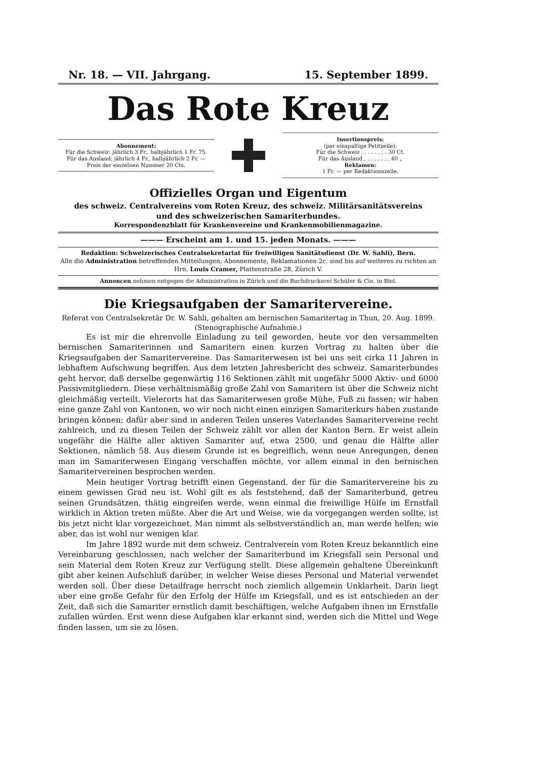Nr. 18. — VII. Jahrgang. 15. September 1899.
Das Rote Kreuz
Abonnement:
Für die Schweiz: jährlich 3 Fr., halbjährlich 1 Fr. 75.
Für das Ausland: jährlich 4 Fr., halbjährlich 2 Fr. —
Preis der einzelnen Nummer 20 Cts.
Insertionspreis:
(per einspaltige Petitzeile):
Für die Schweiz . . . . . . . . 30 Ct.
Für das Ausland . . . . . . . . 40 „
Reklamen:
1 Fr. — per Redaktionszeile.
Offizielles Organ und Eigentum
des schweiz. Centralvereins vom Roten Kreuz, des schweiz. Militärsanitätsvereins
und des schweizerischen Samariterbundes.
Korrespondenzblatt für Krankenvereine und Krankenmobilienmagazine.
——— Erscheint am 1. und 15. jeden Monats. ———
Redaktion: Schweizerisches Centralsekretariat für freiwilligen Sanitätsdienst (Dr. W. Sahli), Bern.
Alle die Administration betreffenden Mitteilungen, Abonnemente, Reklamationen 2c. sind bis auf weiteres zu richten an Hrn. Louis Cramer, Plattenstraße 28, Zürich V.
Annoncen nehmen entgegen die Administration in Zürich und die Buchdruckerei Schüler & Cie. in Biel.
Die Kriegsaufgaben der Samaritervereine.
Referat von Centralsekretär Dr. W. Sahli, gehalten am bernischen Samaritertag in Thun, 20. Aug. 1899.
(Stenographische Aufnahme.)
Es ist mir die ehrenvolle Einladung zu teil geworden, heute vor den versammelten bernischen Samariterinnen und Samaritern einen kurzen Vortrag zu halten über die Kriegsaufgaben der Samaritervereine. Das Samariterwesen ist bei uns seit cirka 11 Jahren in lebhaftem Aufschwung begriffen. Aus dem letzten Jahresbericht des schweiz. Samariterbundes geht hervor, daß derselbe gegenwärtig 116 Sektionen zählt mit ungefähr 5000 Aktiv- und 6000 Passivmitgliedern. Diese verhältnismäßig große Zahl von Samaritern ist über die Schweiz nicht gleichmäßig verteilt. Vielerorts hat das Samariterwesen große Mühe, Fuß zu fassen; wir haben eine ganze Zahl von Kantonen, wo wir noch nicht einen einzigen Samariterkurs haben zustande bringen können; dafür aber sind in anderen Teilen unseres Vaterlandes Samaritervereine recht zahlreich, und zu diesen Teilen der Schweiz zählt vor allen der Kanton Bern. Er weist allein ungefähr die Hälfte aller aktiven Samariter auf, etwa 2500, und genau die Hälfte aller Sektionen, nämlich 58. Aus diesem Grunde ist es begreiflich, wenn neue Anregungen, denen man im Samariterwesen Eingang verschaffen möchte, vor allem einmal in den bernischen Samaritervereinen besprochen werden.
Mein heutiger Vortrag betrifft einen Gegenstand, der für die Samaritervereine bis zu einem gewissen Grad neu ist. Wohl gilt es als feststehend, daß der Samariterbund, getreu seinen Grundsätzen, thätig eingreifen werde, wenn einmal die freiwillige Hülfe im Ernstfall wirklich in Aktion treten müßte. Aber die Art und Weise, wie da vorgegangen werden sollte, ist bis jetzt nicht klar vorgezeichnet. Man nimmt als selbstverständlich an, man werde helfen; wie aber, das ist wohl nur wenigen klar.
Im Jahre 1892 wurde mit dem schweiz. Centralverein vom Roten Kreuz bekanntlich eine Vereinbarung geschlossen, nach welcher der Samariterbund im Kriegsfall sein Personal und sein Material dem Roten Kreuz zur Verfügung stellt. Diese allgemein gehaltene Übereinkunft gibt aber keinen Aufschluß darüber, in welcher Weise dieses Personal und Material verwendet werden soll. Über diese Detailfrage herrscht noch ziemlich allgemein Unklarheit. Darin liegt aber eine große Gefahr für den Erfolg der Hülfe im Kriegsfall, und es ist entschieden an der Zeit, daß sich die Samariter ernstlich damit beschäftigen, welche Aufgaben ihnen im Ernstfalle zufallen würden. Erst wenn diese Aufgaben klar erkannt sind, werden sich die Mittel und Wege finden lassen, um sie zu lösen.